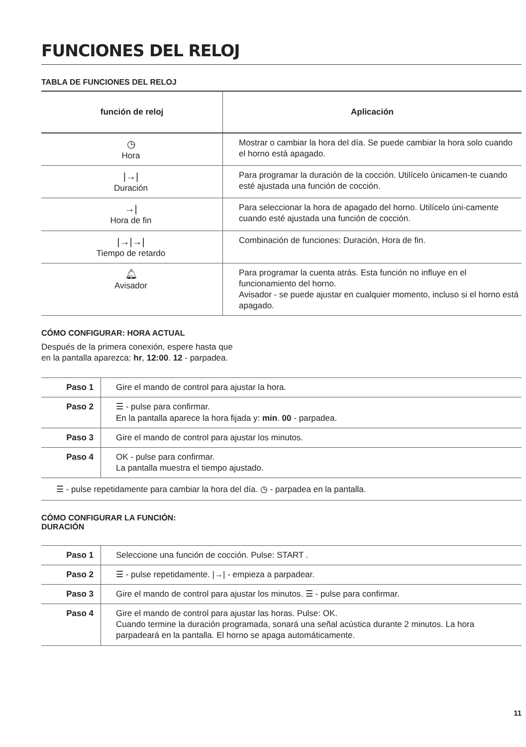FUNCIONES DEL RELOJ
TABLA DE FUNCIONES DEL RELOJ
| función de reloj | Aplicación |
| --- | --- |
| ◷ Hora | Mostrar o cambiar la hora del día. Se puede cambiar la hora solo cuando el horno está apagado. |
| /→/ Duración | Para programar la duración de la cocción. Utilícelo únicamen-te cuando esté ajustada una función de cocción. |
| →/ Hora de fin | Para seleccionar la hora de apagado del horno. Utilícelo úni-camente cuando esté ajustada una función de cocción. |
| /→/→/ Tiempo de retardo | Combinación de funciones: Duración, Hora de fin. |
| 🔔︎ Avisador | Para programar la cuenta atrás. Esta función no influye en el funcionamiento del horno. Avisador - se puede ajustar en cualquier momento, incluso si el horno está apagado. |
CÓMO CONFIGURAR: HORA ACTUAL
Después de la primera conexión, espere hasta que
en la pantalla aparezca: hr, 12:00. 12 - parpadea.
| Paso 1 | Gire el mando de control para ajustar la hora. |
| Paso 2 | ☰ - pulse para confirmar. En la pantalla aparece la hora fijada y: min . 00 - parpadea. |
| Paso 3 | Gire el mando de control para ajustar los minutos. |
| Paso 4 | OK - pulse para confirmar. La pantalla muestra el tiempo ajustado. |
☰ - pulse repetidamente para cambiar la hora del día. ◷ - parpadea en la pantalla.
CÓMO CONFIGURAR LA FUNCIÓN:
DURACIÓN
| Paso 1 | Seleccione una función de cocción. Pulse: START . |
| Paso 2 | ☰ - pulse repetidamente. /→/ - empieza a parpadear. |
| Paso 3 | Gire el mando de control para ajustar los minutos. ☰ - pulse para confirmar. |
| Paso 4 | Gire el mando de control para ajustar las horas. Pulse: OK. Cuando termine la duración programada, sonará una señal acústica durante 2 minutos. La hora parpadeará en la pantalla. El horno se apaga automáticamente. |
11